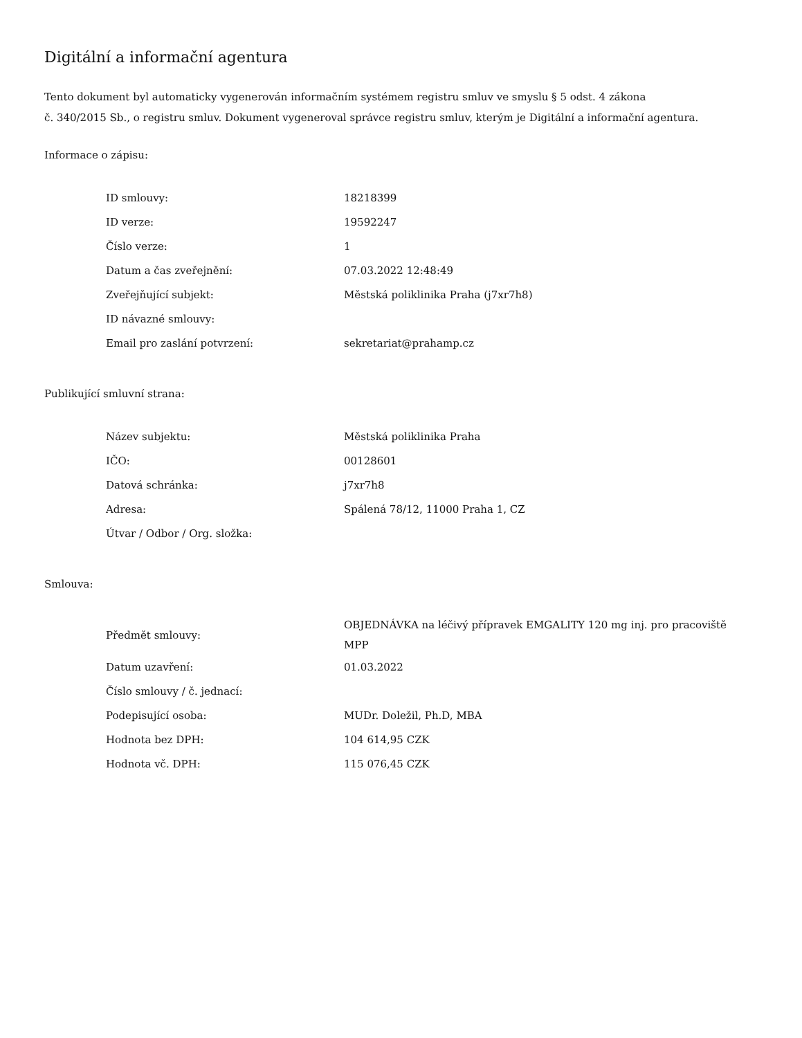Digitální a informační agentura
Tento dokument byl automaticky vygenerován informačním systémem registru smluv ve smyslu § 5 odst. 4 zákona
č. 340/2015 Sb., o registru smluv. Dokument vygeneroval správce registru smluv, kterým je Digitální a informační agentura.
Informace o zápisu:
| ID smlouvy: | 18218399 |
| ID verze: | 19592247 |
| Číslo verze: | 1 |
| Datum a čas zveřejnění: | 07.03.2022 12:48:49 |
| Zveřejňující subjekt: | Městská poliklinika Praha (j7xr7h8) |
| ID návazné smlouvy: | |
| Email pro zaslání potvrzení: | sekretariat@prahamp.cz |
Publikující smluvní strana:
| Název subjektu: | Městská poliklinika Praha |
| IČO: | 00128601 |
| Datová schránka: | j7xr7h8 |
| Adresa: | Spálená 78/12, 11000 Praha 1, CZ |
| Útvar / Odbor / Org. složka: | |
Smlouva:
| Předmět smlouvy: | OBJEDNÁVKA na léčivý přípravek EMGALITY 120 mg inj. pro pracoviště MPP |
| Datum uzavření: | 01.03.2022 |
| Číslo smlouvy / č. jednací: | |
| Podepisující osoba: | MUDr. Doležil, Ph.D, MBA |
| Hodnota bez DPH: | 104 614,95 CZK |
| Hodnota vč. DPH: | 115 076,45 CZK |